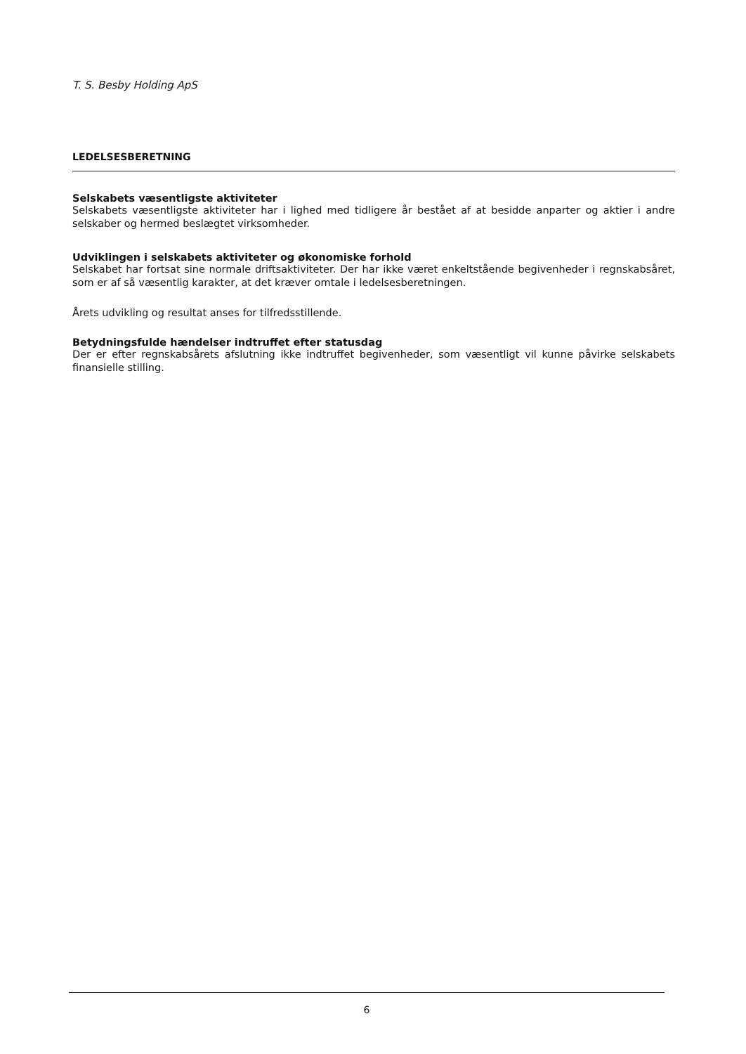T. S. Besby Holding ApS
LEDELSESBERETNING
Selskabets væsentligste aktiviteter
Selskabets væsentligste aktiviteter har i lighed med tidligere år bestået af at besidde anparter og aktier i andre selskaber og hermed beslægtet virksomheder.
Udviklingen i selskabets aktiviteter og økonomiske forhold
Selskabet har fortsat sine normale driftsaktiviteter. Der har ikke været enkeltstående begivenheder i regnskabsåret, som er af så væsentlig karakter, at det kræver omtale i ledelsesberetningen.
Årets udvikling og resultat anses for tilfredsstillende.
Betydningsfulde hændelser indtruffet efter statusdag
Der er efter regnskabsårets afslutning ikke indtruffet begivenheder, som væsentligt vil kunne påvirke selskabets finansielle stilling.
6